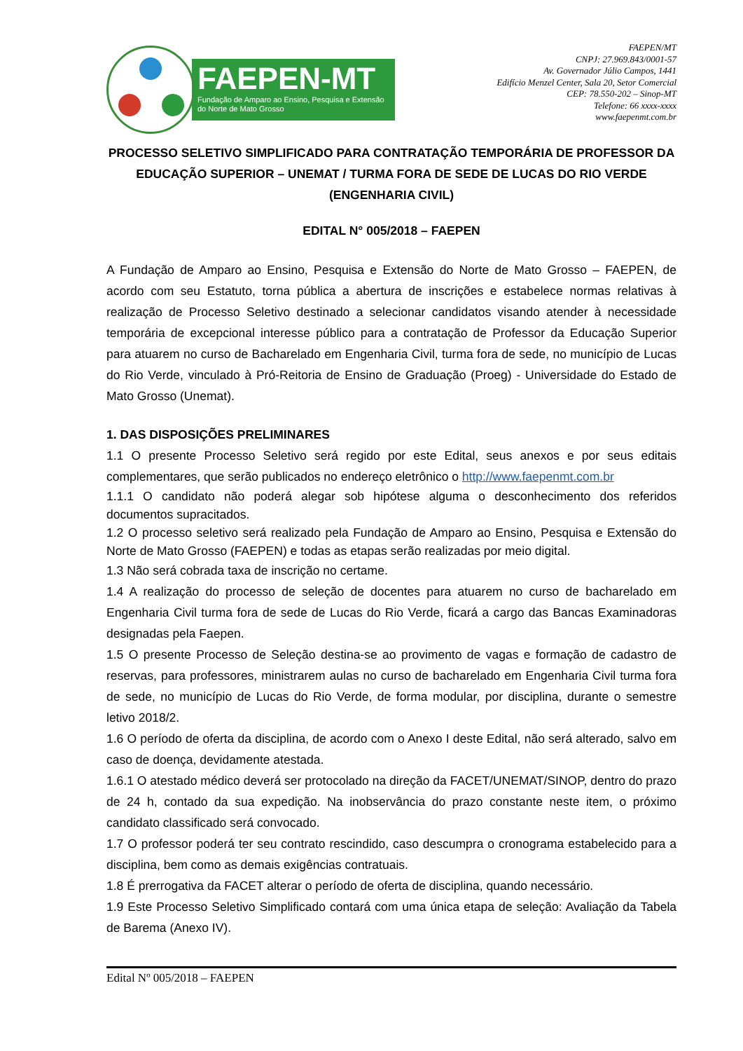FAEPEN-MT
Fundação de Amparo ao Ensino, Pesquisa e Extensão do Norte de Mato Grosso
FAEPEN/MT
CNPJ: 27.969.843/0001-57
Av. Governador Júlio Campos, 1441
Edifício Menzel Center, Sala 20, Setor Comercial
CEP: 78.550-202 – Sinop-MT
Telefone: 66 xxxx-xxxx
www.faepenmt.com.br
PROCESSO SELETIVO SIMPLIFICADO PARA CONTRATAÇÃO TEMPORÁRIA DE PROFESSOR DA EDUCAÇÃO SUPERIOR – UNEMAT / TURMA FORA DE SEDE DE LUCAS DO RIO VERDE (ENGENHARIA CIVIL)
EDITAL N° 005/2018 – FAEPEN
A Fundação de Amparo ao Ensino, Pesquisa e Extensão do Norte de Mato Grosso – FAEPEN, de acordo com seu Estatuto, torna pública a abertura de inscrições e estabelece normas relativas à realização de Processo Seletivo destinado a selecionar candidatos visando atender à necessidade temporária de excepcional interesse público para a contratação de Professor da Educação Superior para atuarem no curso de Bacharelado em Engenharia Civil, turma fora de sede, no município de Lucas do Rio Verde, vinculado à Pró-Reitoria de Ensino de Graduação (Proeg) - Universidade do Estado de Mato Grosso (Unemat).
1. DAS DISPOSIÇÕES PRELIMINARES
1.1 O presente Processo Seletivo será regido por este Edital, seus anexos e por seus editais complementares, que serão publicados no endereço eletrônico o http://www.faepenmt.com.br
1.1.1 O candidato não poderá alegar sob hipótese alguma o desconhecimento dos referidos documentos supracitados.
1.2 O processo seletivo será realizado pela Fundação de Amparo ao Ensino, Pesquisa e Extensão do Norte de Mato Grosso (FAEPEN) e todas as etapas serão realizadas por meio digital.
1.3 Não será cobrada taxa de inscrição no certame.
1.4 A realização do processo de seleção de docentes para atuarem no curso de bacharelado em Engenharia Civil turma fora de sede de Lucas do Rio Verde, ficará a cargo das Bancas Examinadoras designadas pela Faepen.
1.5 O presente Processo de Seleção destina-se ao provimento de vagas e formação de cadastro de reservas, para professores, ministrarem aulas no curso de bacharelado em Engenharia Civil turma fora de sede, no município de Lucas do Rio Verde, de forma modular, por disciplina, durante o semestre letivo 2018/2.
1.6 O período de oferta da disciplina, de acordo com o Anexo I deste Edital, não será alterado, salvo em caso de doença, devidamente atestada.
1.6.1 O atestado médico deverá ser protocolado na direção da FACET/UNEMAT/SINOP, dentro do prazo de 24 h, contado da sua expedição. Na inobservância do prazo constante neste item, o próximo candidato classificado será convocado.
1.7 O professor poderá ter seu contrato rescindido, caso descumpra o cronograma estabelecido para a disciplina, bem como as demais exigências contratuais.
1.8 É prerrogativa da FACET alterar o período de oferta de disciplina, quando necessário.
1.9 Este Processo Seletivo Simplificado contará com uma única etapa de seleção: Avaliação da Tabela de Barema (Anexo IV).
Edital Nº 005/2018 – FAEPEN